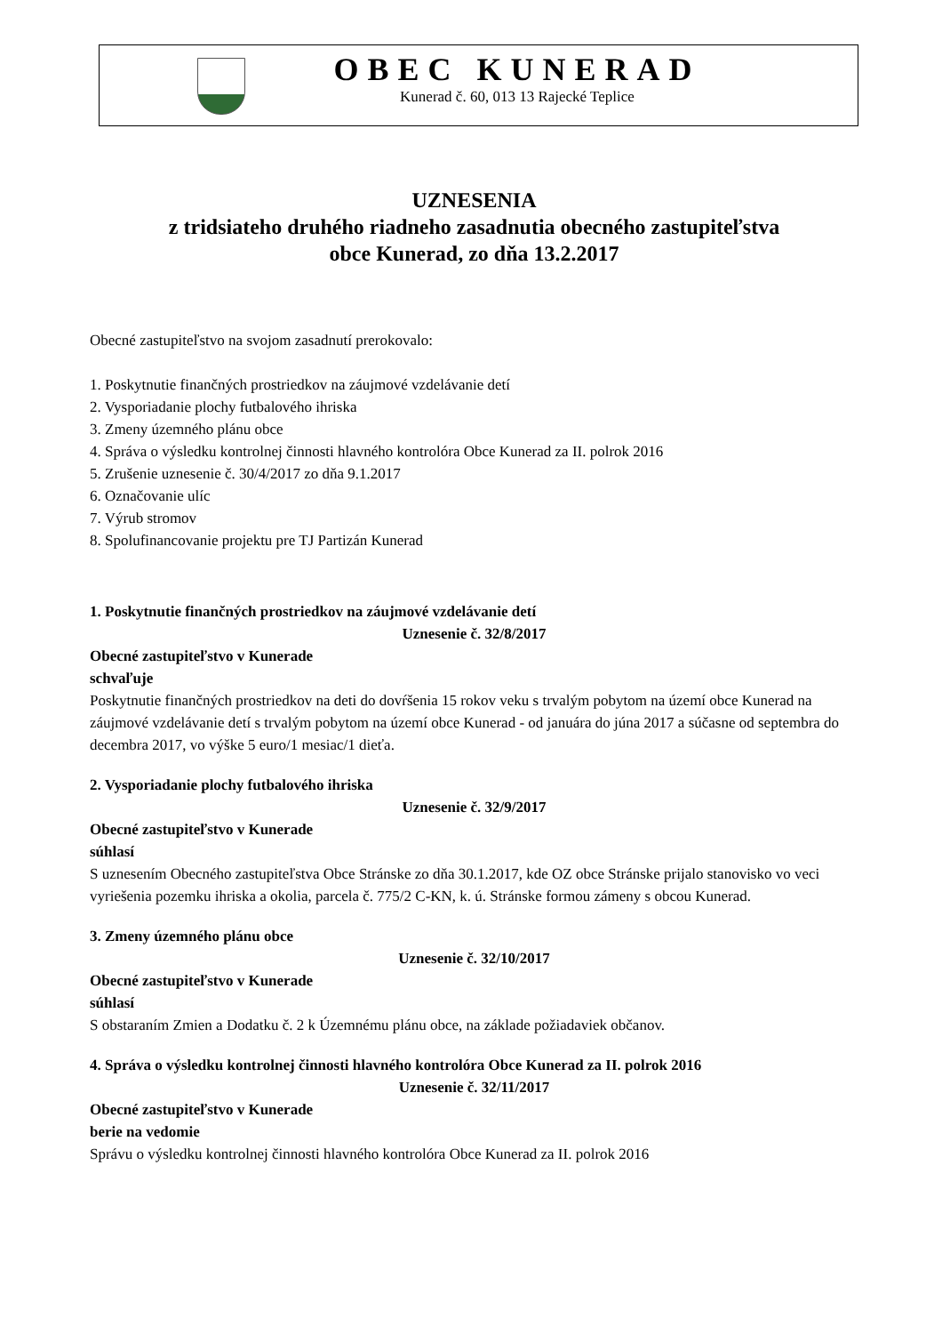OBEC KUNERAD
Kunerad č. 60, 013 13 Rajecké Teplice
UZNESENIA
z tridsiateho druhého riadneho zasadnutia obecného zastupiteľstva
obce Kunerad, zo dňa 13.2.2017
Obecné zastupiteľstvo na svojom zasadnutí prerokovalo:
1. Poskytnutie finančných prostriedkov na záujmové vzdelávanie detí
2. Vysporiadanie plochy futbalového ihriska
3. Zmeny územného plánu obce
4. Správa o výsledku kontrolnej činnosti hlavného kontrolóra Obce Kunerad za II. polrok 2016
5. Zrušenie uznesenie č. 30/4/2017 zo dňa 9.1.2017
6. Označovanie ulíc
7. Výrub stromov
8. Spolufinancovanie projektu pre TJ Partizán Kunerad
1. Poskytnutie finančných prostriedkov na záujmové vzdelávanie detí
Uznesenie č. 32/8/2017
Obecné zastupiteľstvo v Kunerade
schvaľuje
Poskytnutie finančných prostriedkov na deti do dovŕšenia 15 rokov veku s trvalým pobytom na území obce Kunerad na záujmové vzdelávanie detí s trvalým pobytom na území obce Kunerad - od januára do júna 2017 a súčasne od septembra do decembra 2017, vo výške 5 euro/1 mesiac/1 dieťa.
2. Vysporiadanie plochy futbalového ihriska
Uznesenie č. 32/9/2017
Obecné zastupiteľstvo v Kunerade
súhlasí
S uznesením Obecného zastupiteľstva Obce Stránske zo dňa 30.1.2017, kde OZ obce Stránske prijalo stanovisko vo veci vyriešenia pozemku ihriska a okolia, parcela č. 775/2 C-KN, k. ú. Stránske formou zámeny s obcou Kunerad.
3. Zmeny územného plánu obce
Uznesenie č. 32/10/2017
Obecné zastupiteľstvo v Kunerade
súhlasí
S obstaraním Zmien a Dodatku č. 2 k Územnému plánu obce, na základe požiadaviek občanov.
4. Správa o výsledku kontrolnej činnosti hlavného kontrolóra Obce Kunerad za II. polrok 2016
Uznesenie č. 32/11/2017
Obecné zastupiteľstvo v Kunerade
berie na vedomie
Správu o výsledku kontrolnej činnosti hlavného kontrolóra Obce Kunerad za II. polrok 2016